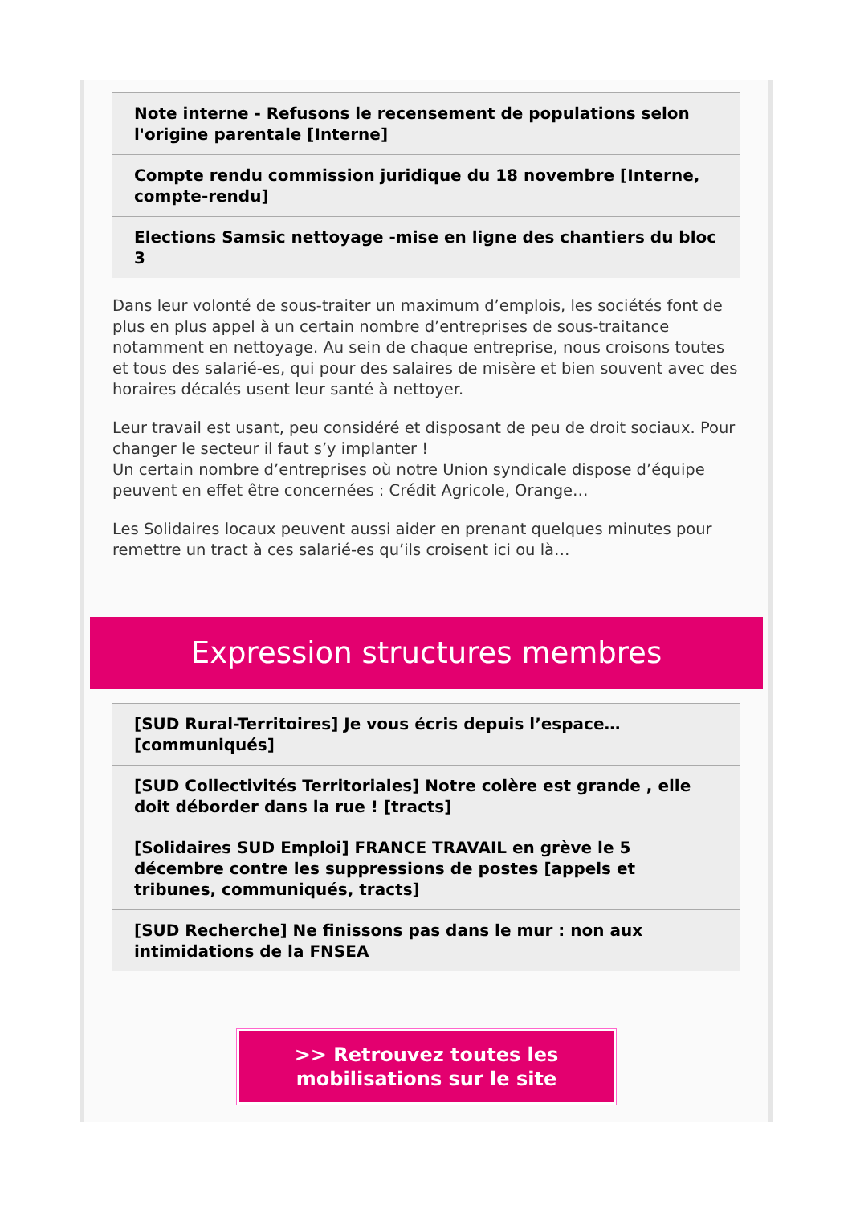Note interne - Refusons le recensement de populations selon l'origine parentale [Interne]
Compte rendu commission juridique du 18 novembre [Interne, compte-rendu]
Elections Samsic nettoyage -mise en ligne des chantiers du bloc 3
Dans leur volonté de sous-traiter un maximum d’emplois, les sociétés font de plus en plus appel à un certain nombre d’entreprises de sous-traitance notamment en nettoyage. Au sein de chaque entreprise, nous croisons toutes et tous des salarié-es, qui pour des salaires de misère et bien souvent avec des horaires décalés usent leur santé à nettoyer.
Leur travail est usant, peu considéré et disposant de peu de droit sociaux. Pour changer le secteur il faut s’y implanter !
Un certain nombre d’entreprises où notre Union syndicale dispose d’équipe peuvent en effet être concernées : Crédit Agricole, Orange…
Les Solidaires locaux peuvent aussi aider en prenant quelques minutes pour remettre un tract à ces salarié-es qu’ils croisent ici ou là…
Expression structures membres
[SUD Rural-Territoires] Je vous écris depuis l’espace… [communiqués]
[SUD Collectivités Territoriales] Notre colère est grande , elle doit déborder dans la rue ! [tracts]
[Solidaires SUD Emploi] FRANCE TRAVAIL en grève le 5 décembre contre les suppressions de postes [appels et tribunes, communiqués, tracts]
[SUD Recherche] Ne finissons pas dans le mur : non aux intimidations de la FNSEA
>> Retrouvez toutes les mobilisations sur le site